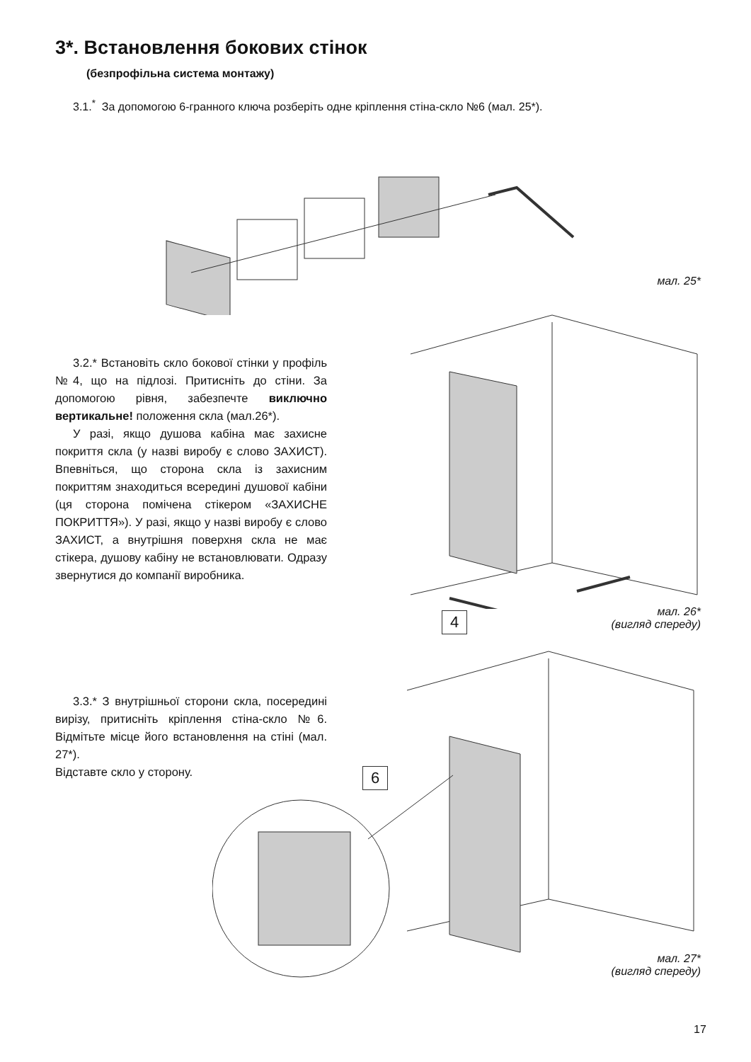3*. Встановлення бокових стінок
(безпрофільна система монтажу)
3.1.<sup>*</sup> За допомогою 6-гранного ключа розберіть одне кріплення стіна-скло №6 (мал. 25*).
мал. 25*
3.2.* Встановіть скло бокової стінки у профіль №4, що на підлозі. Притисніть до стіни. За допомогою рівня, забезпечте виключно вертикальне! положення скла (мал.26*).
У разі, якщо душова кабіна має захисне покриття скла (у назві виробу є слово ЗАХИСТ). Впевніться, що сторона скла із захисним покриттям знаходиться всередині душової кабіни (ця сторона помічена стікером «ЗАХИСНЕ ПОКРИТТЯ»). У разі, якщо у назві виробу є слово ЗАХИСТ, а внутрішня поверхня скла не має стікера, душову кабіну не встановлювати. Одразу звернутися до компанії виробника.
4
мал. 26*
(вигляд спереду)
3.3.* З внутрішньої сторони скла, посередині вирізу, притисніть кріплення стіна-скло №6. Відмітьте місце його встановлення на стіні (мал. 27*).
Відставте скло у сторону.
6
мал. 27*
(вигляд спереду)
17